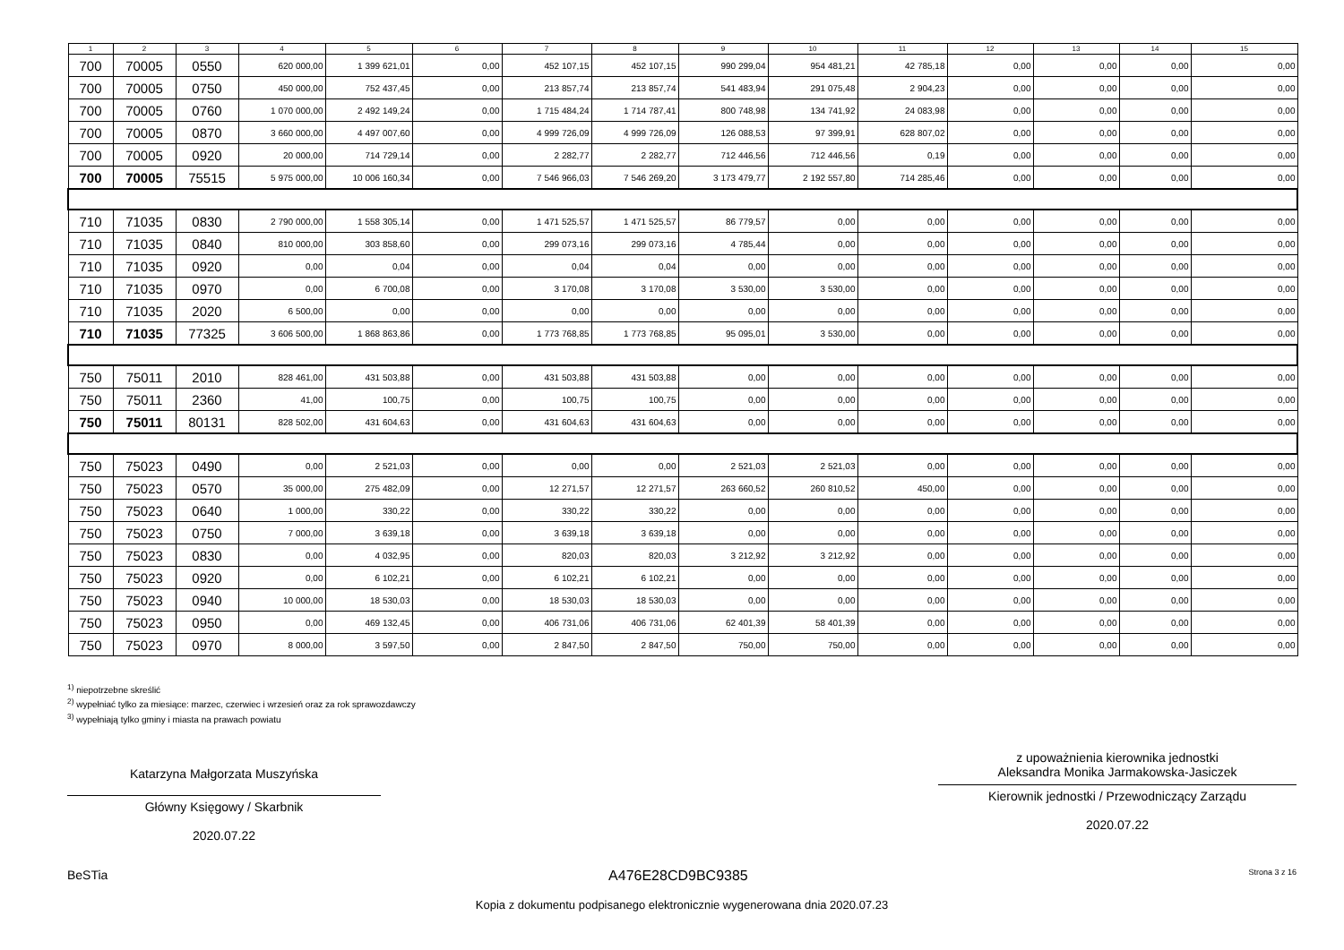| 1 | 2 | 3 | 4 | 5 | 6 | 7 | 8 | 9 | 10 | 11 | 12 | 13 | 14 | 15 |
| --- | --- | --- | --- | --- | --- | --- | --- | --- | --- | --- | --- | --- | --- | --- |
| 700 | 70005 | 0550 | 620 000,00 | 1 399 621,01 | 0,00 | 452 107,15 | 452 107,15 | 990 299,04 | 954 481,21 | 42 785,18 | 0,00 | 0,00 | 0,00 | 0,00 |
| 700 | 70005 | 0750 | 450 000,00 | 752 437,45 | 0,00 | 213 857,74 | 213 857,74 | 541 483,94 | 291 075,48 | 2 904,23 | 0,00 | 0,00 | 0,00 | 0,00 |
| 700 | 70005 | 0760 | 1 070 000,00 | 2 492 149,24 | 0,00 | 1 715 484,24 | 1 714 787,41 | 800 748,98 | 134 741,92 | 24 083,98 | 0,00 | 0,00 | 0,00 | 0,00 |
| 700 | 70005 | 0870 | 3 660 000,00 | 4 497 007,60 | 0,00 | 4 999 726,09 | 4 999 726,09 | 126 088,53 | 97 399,91 | 628 807,02 | 0,00 | 0,00 | 0,00 | 0,00 |
| 700 | 70005 | 0920 | 20 000,00 | 714 729,14 | 0,00 | 2 282,77 | 2 282,77 | 712 446,56 | 712 446,56 | 0,19 | 0,00 | 0,00 | 0,00 | 0,00 |
| 700 | 70005 | 75515 | 5 975 000,00 | 10 006 160,34 | 0,00 | 7 546 966,03 | 7 546 269,20 | 3 173 479,77 | 2 192 557,80 | 714 285,46 | 0,00 | 0,00 | 0,00 | 0,00 |
| 710 | 71035 | 0830 | 2 790 000,00 | 1 558 305,14 | 0,00 | 1 471 525,57 | 1 471 525,57 | 86 779,57 | 0,00 | 0,00 | 0,00 | 0,00 | 0,00 | 0,00 |
| 710 | 71035 | 0840 | 810 000,00 | 303 858,60 | 0,00 | 299 073,16 | 299 073,16 | 4 785,44 | 0,00 | 0,00 | 0,00 | 0,00 | 0,00 | 0,00 |
| 710 | 71035 | 0920 | 0,00 | 0,04 | 0,00 | 0,04 | 0,04 | 0,00 | 0,00 | 0,00 | 0,00 | 0,00 | 0,00 | 0,00 |
| 710 | 71035 | 0970 | 0,00 | 6 700,08 | 0,00 | 3 170,08 | 3 170,08 | 3 530,00 | 3 530,00 | 0,00 | 0,00 | 0,00 | 0,00 | 0,00 |
| 710 | 71035 | 2020 | 6 500,00 | 0,00 | 0,00 | 0,00 | 0,00 | 0,00 | 0,00 | 0,00 | 0,00 | 0,00 | 0,00 | 0,00 |
| 710 | 71035 | 77325 | 3 606 500,00 | 1 868 863,86 | 0,00 | 1 773 768,85 | 1 773 768,85 | 95 095,01 | 3 530,00 | 0,00 | 0,00 | 0,00 | 0,00 | 0,00 |
| 750 | 75011 | 2010 | 828 461,00 | 431 503,88 | 0,00 | 431 503,88 | 431 503,88 | 0,00 | 0,00 | 0,00 | 0,00 | 0,00 | 0,00 | 0,00 |
| 750 | 75011 | 2360 | 41,00 | 100,75 | 0,00 | 100,75 | 100,75 | 0,00 | 0,00 | 0,00 | 0,00 | 0,00 | 0,00 | 0,00 |
| 750 | 75011 | 80131 | 828 502,00 | 431 604,63 | 0,00 | 431 604,63 | 431 604,63 | 0,00 | 0,00 | 0,00 | 0,00 | 0,00 | 0,00 | 0,00 |
| 750 | 75023 | 0490 | 0,00 | 2 521,03 | 0,00 | 0,00 | 0,00 | 2 521,03 | 2 521,03 | 0,00 | 0,00 | 0,00 | 0,00 | 0,00 |
| 750 | 75023 | 0570 | 35 000,00 | 275 482,09 | 0,00 | 12 271,57 | 12 271,57 | 263 660,52 | 260 810,52 | 450,00 | 0,00 | 0,00 | 0,00 | 0,00 |
| 750 | 75023 | 0640 | 1 000,00 | 330,22 | 0,00 | 330,22 | 330,22 | 0,00 | 0,00 | 0,00 | 0,00 | 0,00 | 0,00 | 0,00 |
| 750 | 75023 | 0750 | 7 000,00 | 3 639,18 | 0,00 | 3 639,18 | 3 639,18 | 0,00 | 0,00 | 0,00 | 0,00 | 0,00 | 0,00 | 0,00 |
| 750 | 75023 | 0830 | 0,00 | 4 032,95 | 0,00 | 820,03 | 820,03 | 3 212,92 | 3 212,92 | 0,00 | 0,00 | 0,00 | 0,00 | 0,00 |
| 750 | 75023 | 0920 | 0,00 | 6 102,21 | 0,00 | 6 102,21 | 6 102,21 | 0,00 | 0,00 | 0,00 | 0,00 | 0,00 | 0,00 | 0,00 |
| 750 | 75023 | 0940 | 10 000,00 | 18 530,03 | 0,00 | 18 530,03 | 18 530,03 | 0,00 | 0,00 | 0,00 | 0,00 | 0,00 | 0,00 | 0,00 |
| 750 | 75023 | 0950 | 0,00 | 469 132,45 | 0,00 | 406 731,06 | 406 731,06 | 62 401,39 | 58 401,39 | 0,00 | 0,00 | 0,00 | 0,00 | 0,00 |
| 750 | 75023 | 0970 | 8 000,00 | 3 597,50 | 0,00 | 2 847,50 | 2 847,50 | 750,00 | 750,00 | 0,00 | 0,00 | 0,00 | 0,00 | 0,00 |
<sup>1)</sup> niepotrzebne skreślić
<sup>2)</sup> wypełniać tylko za miesiące: marzec, czerwiec i wrzesień oraz za rok sprawozdawczy
<sup>3)</sup> wypełniają tylko gminy i miasta na prawach powiatu
Katarzyna Małgorzata Muszyńska
Główny Księgowy / Skarbnik
2020.07.22
z upoważnienia kierownika jednostki
Aleksandra Monika Jarmakowska-Jasiczek
Kierownik jednostki / Przewodniczący Zarządu
2020.07.22
BeSTia A476E28CD9BC9385 Strona 3 z 16
Kopia z dokumentu podpisanego elektronicznie wygenerowana dnia 2020.07.23